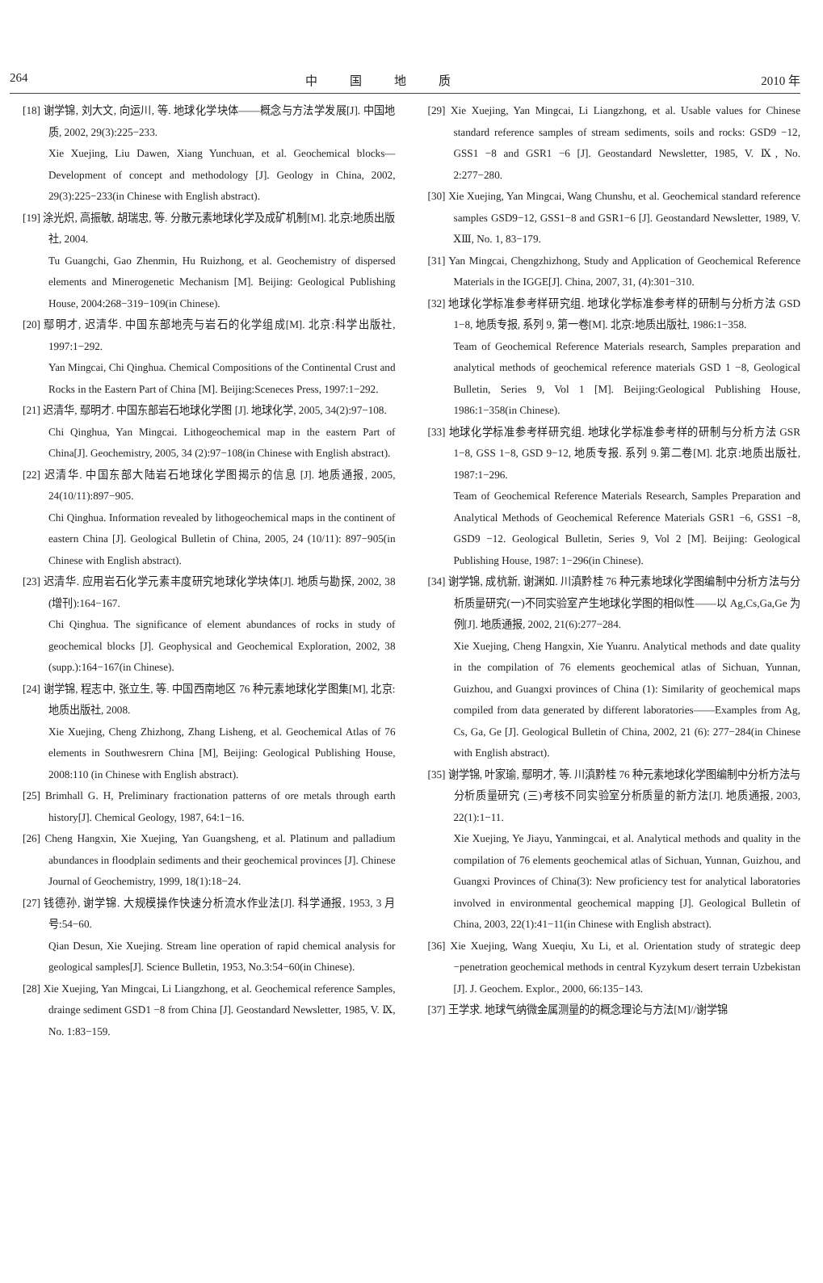264 中国地质 2010 年
[18] 谢学锦, 刘大文, 向运川, 等. 地球化学块体——概念与方法学发展[J]. 中国地质, 2002, 29(3):225−233.
Xie Xuejing, Liu Dawen, Xiang Yunchuan, et al. Geochemical blocks—Development of concept and methodology [J]. Geology in China, 2002, 29(3):225−233(in Chinese with English abstract).
[19] 涂光炽, 高振敏, 胡瑞忠, 等. 分散元素地球化学及成矿机制[M]. 北京:地质出版社, 2004.
Tu Guangchi, Gao Zhenmin, Hu Ruizhong, et al. Geochemistry of dispersed elements and Minerogenetic Mechanism [M]. Beijing: Geological Publishing House, 2004:268−319−109(in Chinese).
[20] 鄢明才, 迟清华. 中国东部地壳与岩石的化学组成[M]. 北京:科学出版社, 1997:1−292.
Yan Mingcai, Chi Qinghua. Chemical Compositions of the Continental Crust and Rocks in the Eastern Part of China [M]. Beijing:Sceneces Press, 1997:1−292.
[21] 迟清华, 鄢明才. 中国东部岩石地球化学图 [J]. 地球化学, 2005, 34(2):97−108.
Chi Qinghua, Yan Mingcai. Lithogeochemical map in the eastern Part of China[J]. Geochemistry, 2005, 34 (2):97−108(in Chinese with English abstract).
[22] 迟清华. 中国东部大陆岩石地球化学图揭示的信息 [J]. 地质通报, 2005, 24(10/11):897−905.
Chi Qinghua. Information revealed by lithogeochemical maps in the continent of eastern China [J]. Geological Bulletin of China, 2005, 24 (10/11): 897−905(in Chinese with English abstract).
[23] 迟清华. 应用岩石化学元素丰度研究地球化学块体[J]. 地质与勘探, 2002, 38 (增刊):164−167.
Chi Qinghua. The significance of element abundances of rocks in study of geochemical blocks [J]. Geophysical and Geochemical Exploration, 2002, 38 (supp.):164−167(in Chinese).
[24] 谢学锦, 程志中, 张立生, 等. 中国西南地区 76 种元素地球化学图集[M], 北京:地质出版社, 2008.
Xie Xuejing, Cheng Zhizhong, Zhang Lisheng, et al. Geochemical Atlas of 76 elements in Southwesrern China [M], Beijing: Geological Publishing House, 2008:110 (in Chinese with English abstract).
[25] Brimhall G. H, Preliminary fractionation patterns of ore metals through earth history[J]. Chemical Geology, 1987, 64:1−16.
[26] Cheng Hangxin, Xie Xuejing, Yan Guangsheng, et al. Platinum and palladium abundances in floodplain sediments and their geochemical provinces [J]. Chinese Journal of Geochemistry, 1999, 18(1):18−24.
[27] 钱德孙, 谢学锦. 大规模操作快速分析流水作业法[J]. 科学通报, 1953, 3 月号:54−60.
Qian Desun, Xie Xuejing. Stream line operation of rapid chemical analysis for geological samples[J]. Science Bulletin, 1953, No.3:54−60(in Chinese).
[28] Xie Xuejing, Yan Mingcai, Li Liangzhong, et al. Geochemical reference Samples, drainge sediment GSD1 −8 from China [J]. Geostandard Newsletter, 1985, V. Ⅸ, No. 1:83−159.
[29] Xie Xuejing, Yan Mingcai, Li Liangzhong, et al. Usable values for Chinese standard reference samples of stream sediments, soils and rocks: GSD9 −12, GSS1 −8 and GSR1 −6 [J]. Geostandard Newsletter, 1985, V. Ⅸ, No. 2:277−280.
[30] Xie Xuejing, Yan Mingcai, Wang Chunshu, et al. Geochemical standard reference samples GSD9−12, GSS1−8 and GSR1−6 [J]. Geostandard Newsletter, 1989, V. ⅩⅢ, No. 1, 83−179.
[31] Yan Mingcai, Chengzhizhong, Study and Application of Geochemical Reference Materials in the IGGE[J]. China, 2007, 31, (4):301−310.
[32] 地球化学标准参考样研究组. 地球化学标准参考样的研制与分析方法 GSD 1−8, 地质专报, 系列 9, 第一卷[M]. 北京:地质出版社, 1986:1−358.
Team of Geochemical Reference Materials research, Samples preparation and analytical methods of geochemical reference materials GSD 1 −8, Geological Bulletin, Series 9, Vol 1 [M]. Beijing:Geological Publishing House, 1986:1−358(in Chinese).
[33] 地球化学标准参考样研究组. 地球化学标准参考样的研制与分析方法 GSR 1−8, GSS 1−8, GSD 9−12, 地质专报. 系列 9.第二卷[M]. 北京:地质出版社, 1987:1−296.
Team of Geochemical Reference Materials Research, Samples Preparation and Analytical Methods of Geochemical Reference Materials GSR1 −6, GSS1 −8, GSD9 −12. Geological Bulletin, Series 9, Vol 2 [M]. Beijing: Geological Publishing House, 1987: 1−296(in Chinese).
[34] 谢学锦, 成杭新, 谢渊如. 川滇黔桂 76 种元素地球化学图编制中分析方法与分析质量研究(一)不同实验室产生地球化学图的相似性——以 Ag,Cs,Ga,Ge 为例[J]. 地质通报, 2002, 21(6):277−284.
Xie Xuejing, Cheng Hangxin, Xie Yuanru. Analytical methods and date quality in the compilation of 76 elements geochemical atlas of Sichuan, Yunnan, Guizhou, and Guangxi provinces of China (1): Similarity of geochemical maps compiled from data generated by different laboratories——Examples from Ag, Cs, Ga, Ge [J]. Geological Bulletin of China, 2002, 21 (6): 277−284(in Chinese with English abstract).
[35] 谢学锦, 叶家瑜, 鄢明才, 等. 川滇黔桂 76 种元素地球化学图编制中分析方法与分析质量研究 (三)考核不同实验室分析质量的新方法[J]. 地质通报, 2003, 22(1):1−11.
Xie Xuejing, Ye Jiayu, Yanmingcai, et al. Analytical methods and quality in the compilation of 76 elements geochemical atlas of Sichuan, Yunnan, Guizhou, and Guangxi Provinces of China(3): New proficiency test for analytical laboratories involved in environmental geochemical mapping [J]. Geological Bulletin of China, 2003, 22(1):41−11(in Chinese with English abstract).
[36] Xie Xuejing, Wang Xueqiu, Xu Li, et al. Orientation study of strategic deep −penetration geochemical methods in central Kyzykum desert terrain Uzbekistan [J]. J. Geochem. Explor., 2000, 66:135−143.
[37] 王学求. 地球气纳微金属测量的的概念理论与方法[M]//谢学锦